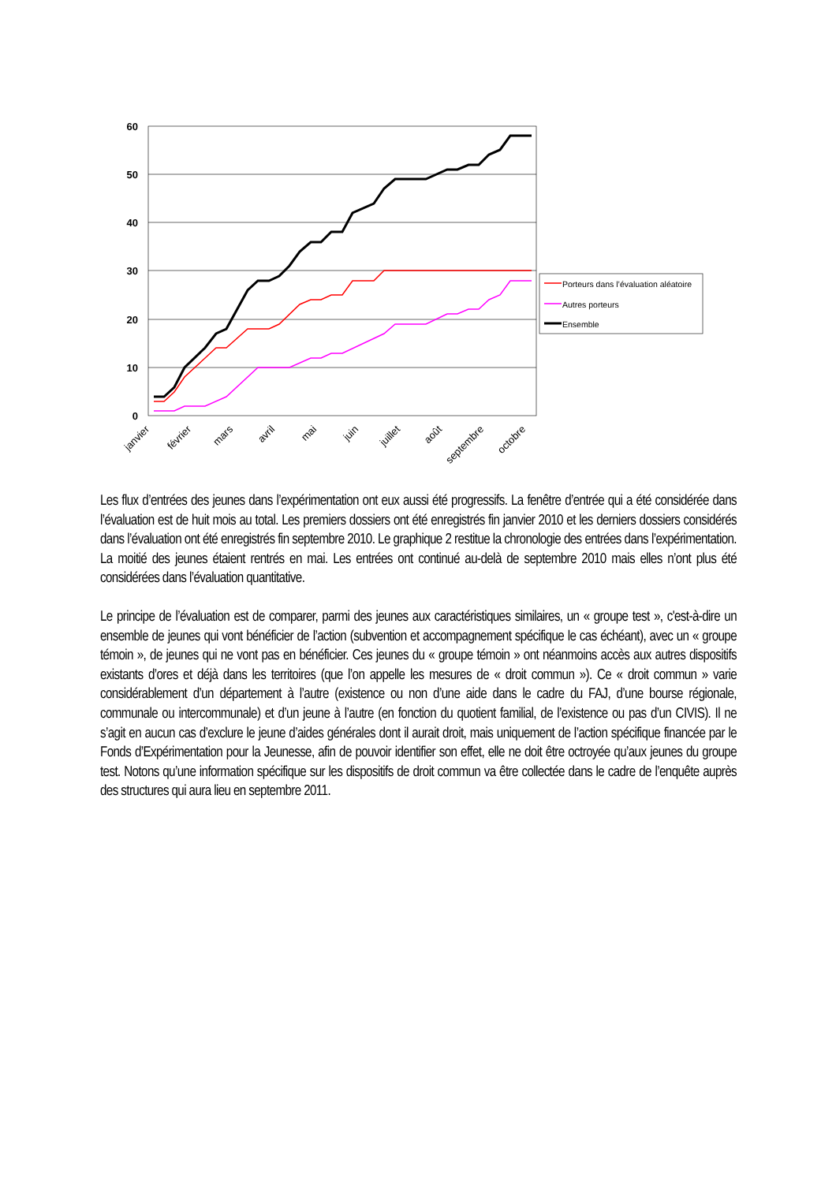60
50
40
30
20
10
0
janvier
février
mars
avril
mai
juin
juillet
août
septembre
octobre
Porteurs dans l’évaluation aléatoire
Autres porteurs
Ensemble
Les flux d’entrées des jeunes dans l’expérimentation ont eux aussi été progressifs. La fenêtre d’entrée qui a été considérée dans l’évaluation est de huit mois au total. Les premiers dossiers ont été enregistrés fin janvier 2010 et les derniers dossiers considérés dans l’évaluation ont été enregistrés fin septembre 2010. Le graphique 2 restitue la chronologie des entrées dans l’expérimentation. La moitié des jeunes étaient rentrés en mai. Les entrées ont continué au-delà de septembre 2010 mais elles n’ont plus été considérées dans l’évaluation quantitative.
Le principe de l’évaluation est de comparer, parmi des jeunes aux caractéristiques similaires, un « groupe test », c'est-à-dire un ensemble de jeunes qui vont bénéficier de l’action (subvention et accompagnement spécifique le cas échéant), avec un « groupe témoin », de jeunes qui ne vont pas en bénéficier. Ces jeunes du « groupe témoin » ont néanmoins accès aux autres dispositifs existants d’ores et déjà dans les territoires (que l’on appelle les mesures de « droit commun »). Ce « droit commun » varie considérablement d’un département à l’autre (existence ou non d’une aide dans le cadre du FAJ, d’une bourse régionale, communale ou intercommunale) et d’un jeune à l’autre (en fonction du quotient familial, de l’existence ou pas d’un CIVIS). Il ne s’agit en aucun cas d’exclure le jeune d’aides générales dont il aurait droit, mais uniquement de l’action spécifique financée par le Fonds d’Expérimentation pour la Jeunesse, afin de pouvoir identifier son effet, elle ne doit être octroyée qu’aux jeunes du groupe test. Notons qu’une information spécifique sur les dispositifs de droit commun va être collectée dans le cadre de l’enquête auprès des structures qui aura lieu en septembre 2011.